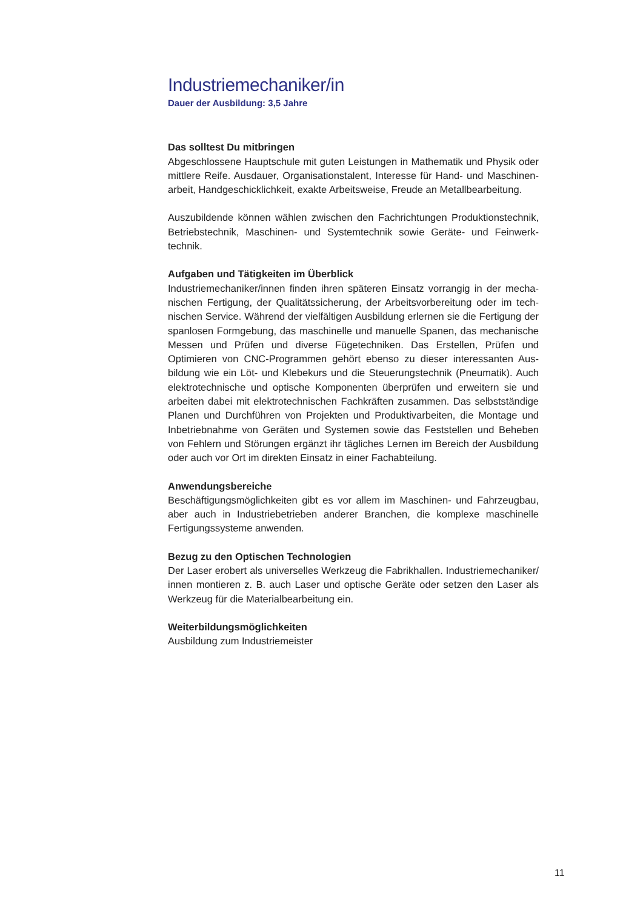Industriemechaniker/in
Dauer der Ausbildung: 3,5 Jahre
Das solltest Du mitbringen
Abgeschlossene Hauptschule mit guten Leistungen in Mathematik und Physik oder mittlere Reife. Ausdauer, Organisationstalent, Interesse für Hand- und Maschinen­arbeit, Handgeschicklichkeit, exakte Arbeitsweise, Freude an Metallbearbeitung.
Auszubildende können wählen zwischen den Fachrichtungen Produktionstechnik, Betriebstechnik, Maschinen- und Systemtechnik sowie Geräte- und Feinwerk­technik.
Aufgaben und Tätigkeiten im Überblick
Industriemechaniker/innen finden ihren späteren Einsatz vorrangig in der mecha­nischen Fertigung, der Qualitätssicherung, der Arbeitsvorbereitung oder im tech­nischen Service. Während der vielfältigen Ausbildung erlernen sie die Fertigung der spanlosen Formgebung, das maschinelle und manuelle Spanen, das mecha­nische Messen und Prüfen und diverse Fügetechniken. Das Erstellen, Prüfen und Optimieren von CNC-Programmen gehört ebenso zu dieser interessanten Aus­bildung wie ein Löt- und Klebekurs und die Steuerungstechnik (Pneumatik). Auch elektrotechnische und optische Komponenten überprüfen und erweitern sie und arbeiten dabei mit elektrotechnischen Fachkräften zusammen. Das selbstständige Planen und Durchführen von Projekten und Produktivarbeiten, die Montage und Inbetriebnahme von Geräten und Systemen sowie das Feststellen und Beheben von Fehlern und Störungen ergänzt ihr tägliches Lernen im Bereich der Ausbildung oder auch vor Ort im direkten Einsatz in einer Fachabteilung.
Anwendungsbereiche
Beschäftigungsmöglichkeiten gibt es vor allem im Maschinen- und Fahrzeugbau, aber auch in Industriebetrieben anderer Branchen, die komplexe maschinelle Fertigungssysteme anwenden.
Bezug zu den Optischen Technologien
Der Laser erobert als universelles Werkzeug die Fabrikhallen. Industriemechaniker/ innen montieren z. B. auch Laser und optische Geräte oder setzen den Laser als Werkzeug für die Materialbearbeitung ein.
Weiterbildungsmöglichkeiten
Ausbildung zum Industriemeister
11